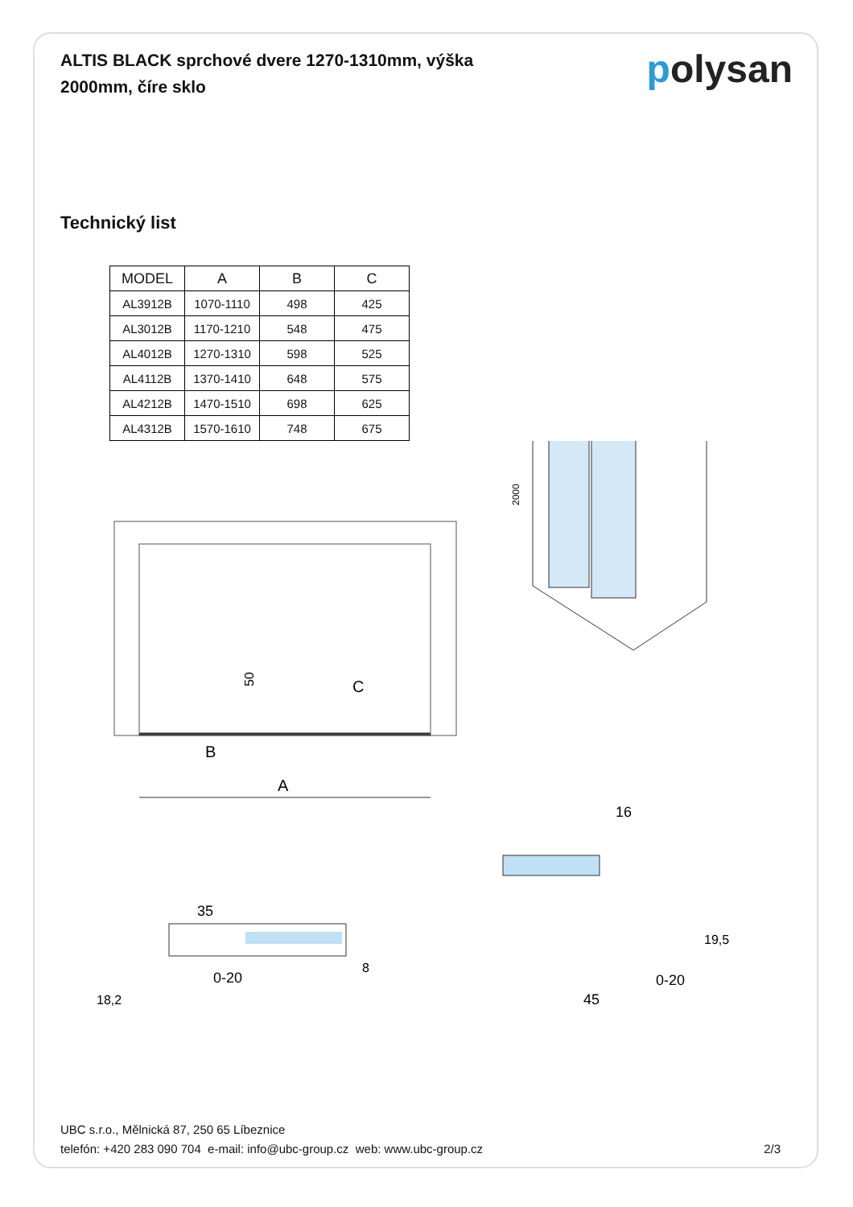polysan
ALTIS BLACK sprchové dvere 1270-1310mm, výška 2000mm, číre sklo
Technický list
| MODEL | A | B | C |
| --- | --- | --- | --- |
| AL3912B | 1070-1110 | 498 | 425 |
| AL3012B | 1170-1210 | 548 | 475 |
| AL4012B | 1270-1310 | 598 | 525 |
| AL4112B | 1370-1410 | 648 | 575 |
| AL4212B | 1470-1510 | 698 | 625 |
| AL4312B | 1570-1610 | 748 | 675 |
C
B
A
50
2000
35
0-20
8
18,2
16
19,5
0-20
45
UBC s.r.o., Mělnická 87, 250 65 Líbeznice
telefón: +420 283 090 704 e-mail: info@ubc-group.cz web: www.ubc-group.cz
2/3